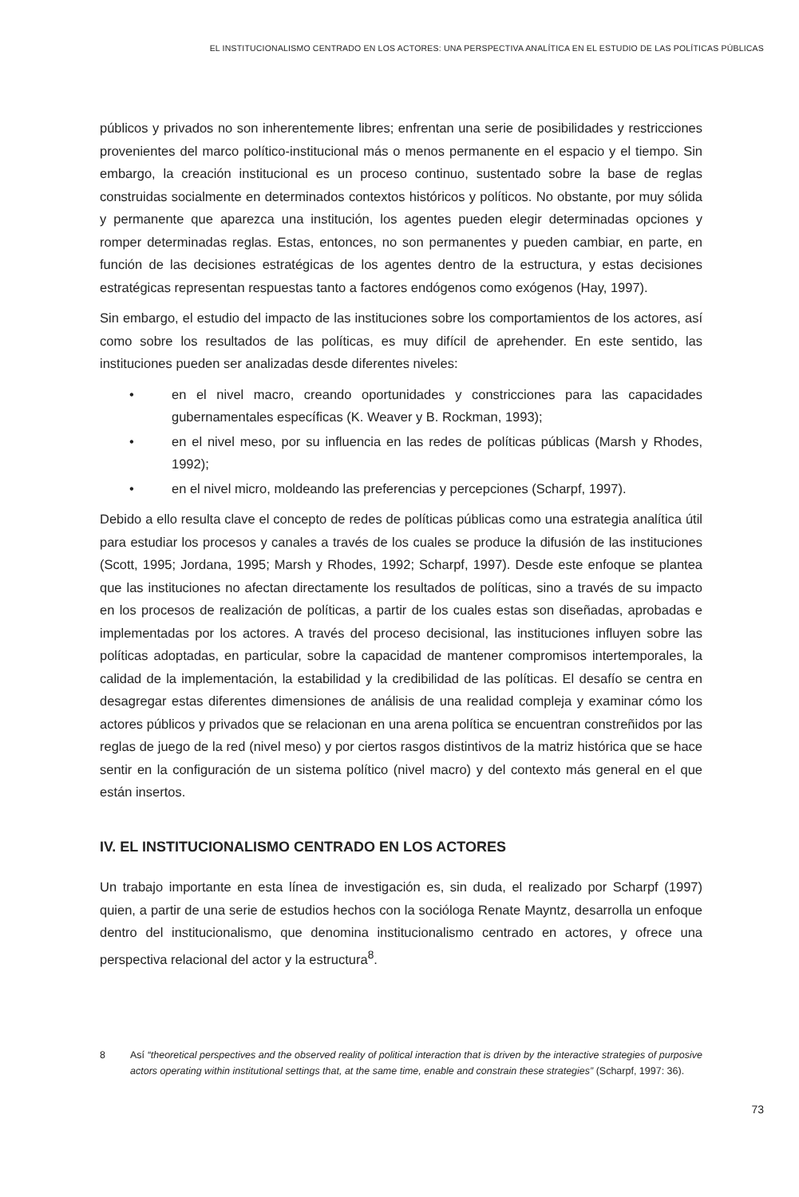EL INSTITUCIONALISMO CENTRADO EN LOS ACTORES: UNA PERSPECTIVA ANALÍTICA EN EL ESTUDIO DE LAS POLÍTICAS PÚBLICAS
públicos y privados no son inherentemente libres; enfrentan una serie de posibilidades y restricciones provenientes del marco político-institucional más o menos permanente en el espacio y el tiempo. Sin embargo, la creación institucional es un proceso continuo, sustentado sobre la base de reglas construidas socialmente en determinados contextos históricos y políticos. No obstante, por muy sólida y permanente que aparezca una institución, los agentes pueden elegir determinadas opciones y romper determinadas reglas. Estas, entonces, no son permanentes y pueden cambiar, en parte, en función de las decisiones estratégicas de los agentes dentro de la estructura, y estas decisiones estratégicas representan respuestas tanto a factores endógenos como exógenos (Hay, 1997).
Sin embargo, el estudio del impacto de las instituciones sobre los comportamientos de los actores, así como sobre los resultados de las políticas, es muy difícil de aprehender. En este sentido, las instituciones pueden ser analizadas desde diferentes niveles:
• en el nivel macro, creando oportunidades y constricciones para las capacidades gubernamentales específicas (K. Weaver y B. Rockman, 1993);
• en el nivel meso, por su influencia en las redes de políticas públicas (Marsh y Rhodes, 1992);
• en el nivel micro, moldeando las preferencias y percepciones (Scharpf, 1997).
Debido a ello resulta clave el concepto de redes de políticas públicas como una estrategia analítica útil para estudiar los procesos y canales a través de los cuales se produce la difusión de las instituciones (Scott, 1995; Jordana, 1995; Marsh y Rhodes, 1992; Scharpf, 1997). Desde este enfoque se plantea que las instituciones no afectan directamente los resultados de políticas, sino a través de su impacto en los procesos de realización de políticas, a partir de los cuales estas son diseñadas, aprobadas e implementadas por los actores. A través del proceso decisional, las instituciones influyen sobre las políticas adoptadas, en particular, sobre la capacidad de mantener compromisos intertemporales, la calidad de la implementación, la estabilidad y la credibilidad de las políticas. El desafío se centra en desagregar estas diferentes dimensiones de análisis de una realidad compleja y examinar cómo los actores públicos y privados que se relacionan en una arena política se encuentran constreñidos por las reglas de juego de la red (nivel meso) y por ciertos rasgos distintivos de la matriz histórica que se hace sentir en la configuración de un sistema político (nivel macro) y del contexto más general en el que están insertos.
IV. EL INSTITUCIONALISMO CENTRADO EN LOS ACTORES
Un trabajo importante en esta línea de investigación es, sin duda, el realizado por Scharpf (1997) quien, a partir de una serie de estudios hechos con la socióloga Renate Mayntz, desarrolla un enfoque dentro del institucionalismo, que denomina institucionalismo centrado en actores, y ofrece una perspectiva relacional del actor y la estructura<sup>8</sup>.
8 Así “theoretical perspectives and the observed reality of political interaction that is driven by the interactive strategies of purposive actors operating within institutional settings that, at the same time, enable and constrain these strategies” (Scharpf, 1997: 36).
73